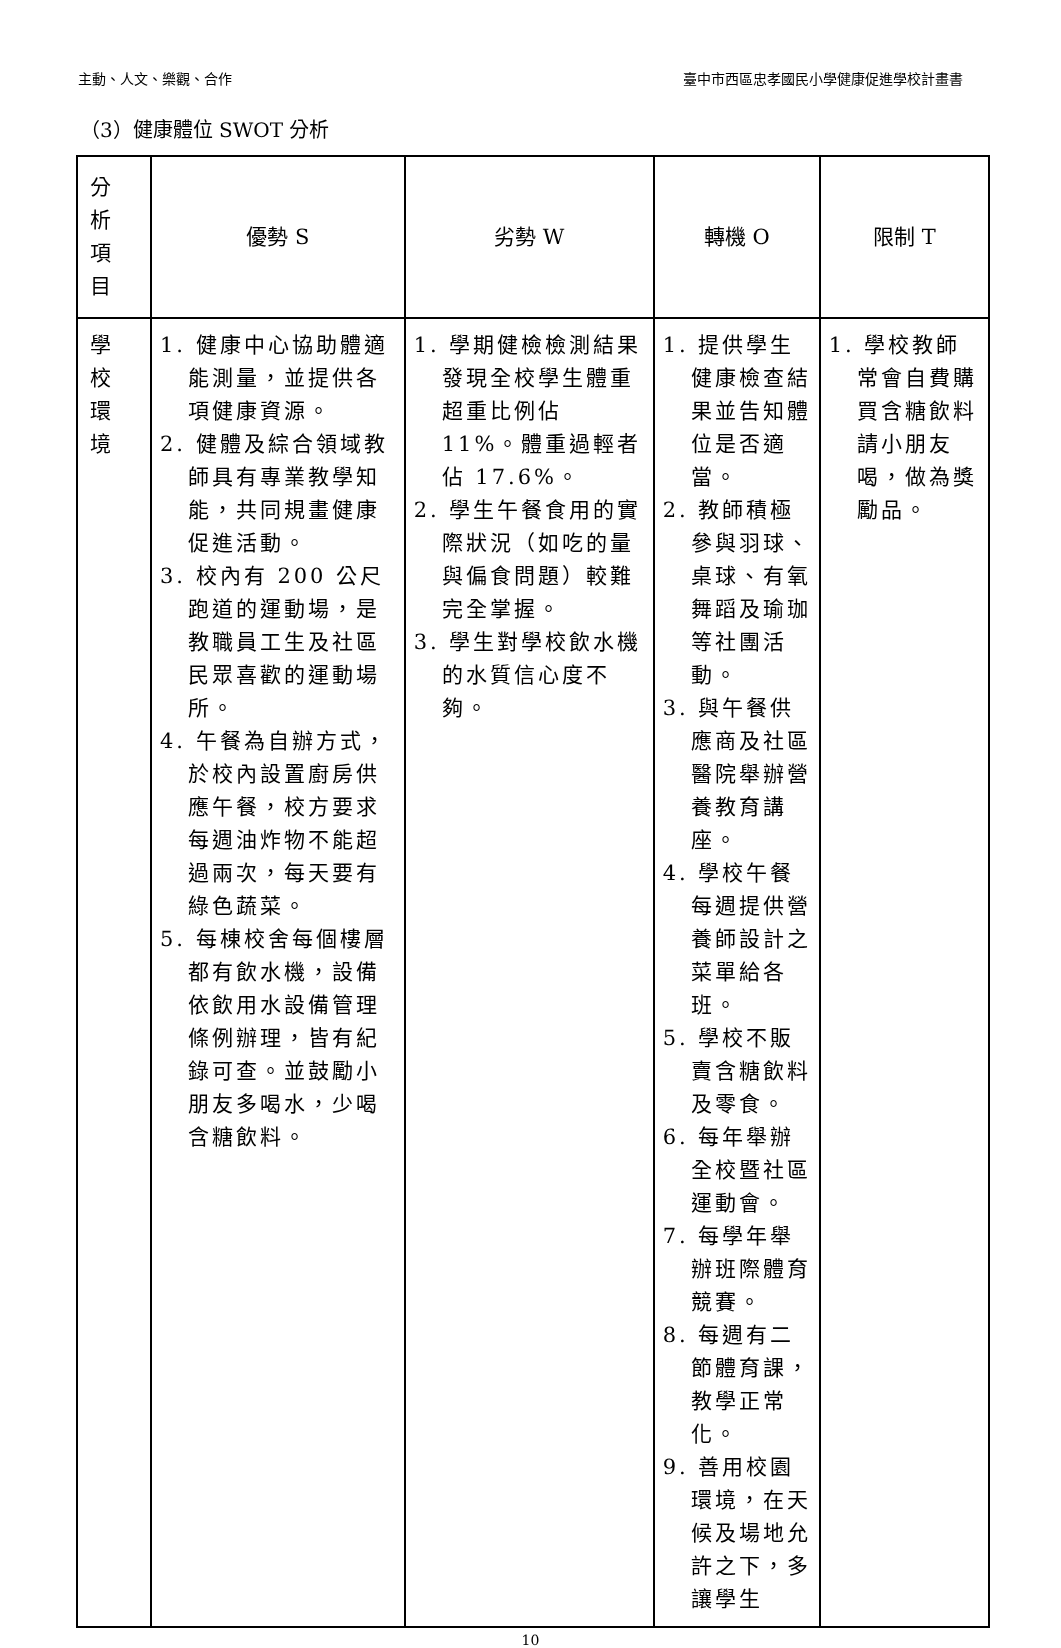主動、人文、樂觀、合作 臺中市西區忠孝國民小學健康促進學校計畫書
（3）健康體位 SWOT 分析
| 分 析 項 目 | 優勢 S | 劣勢 W | 轉機 O | 限制 T |
| --- | --- | --- | --- | --- |
| 學 校 環 境 | 1. 健康中心協助體適能測量，並提供各項健康資源。 2. 健體及綜合領域教師具有專業教學知能，共同規畫健康促進活動。 3. 校內有 200 公尺跑道的運動場，是教職員工生及社區民眾喜歡的運動場所。 4. 午餐為自辦方式，於校內設置廚房供應午餐，校方要求每週油炸物不能超過兩次，每天要有綠色蔬菜。 5. 每棟校舍每個樓層都有飲水機，設備依飲用水設備管理條例辦理，皆有紀錄可查。並鼓勵小朋友多喝水，少喝含糖飲料。 | 1. 學期健檢檢測結果發現全校學生體重超重比例佔 11%。體重過輕者佔 17.6%。 2. 學生午餐食用的實際狀況（如吃的量與偏食問題）較難完全掌握。 3. 學生對學校飲水機的水質信心度不夠。 | 1. 提供學生健康檢查結果並告知體位是否適當。 2. 教師積極參與羽球、桌球、有氧舞蹈及瑜珈等社團活動。 3. 與午餐供應商及社區醫院舉辦營養教育講座。 4. 學校午餐每週提供營養師設計之菜單給各班。 5. 學校不販賣含糖飲料及零食。 6. 每年舉辦全校暨社區運動會。 7. 每學年舉辦班際體育競賽。 8. 每週有二節體育課，教學正常化。 9. 善用校園環境，在天候及場地允許之下，多讓學生 | 1. 學校教師常會自費購買含糖飲料請小朋友喝，做為獎勵品。 |
10